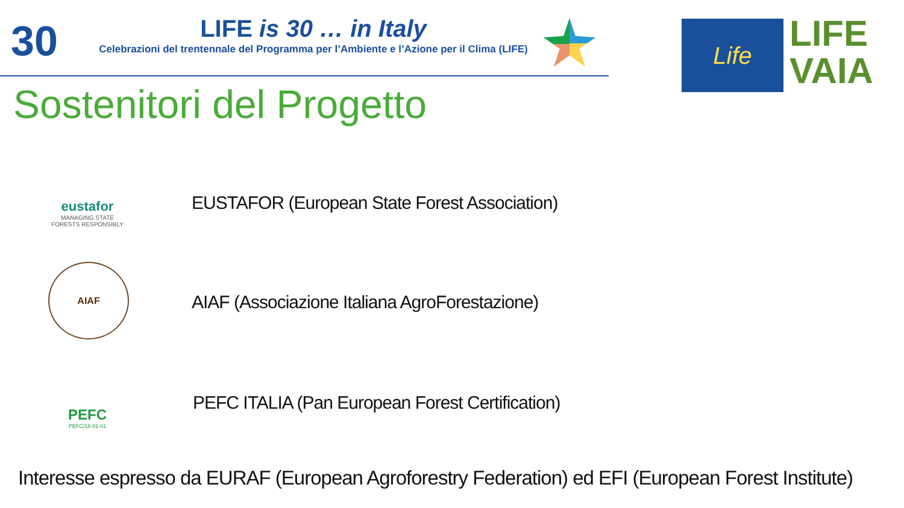30
LIFE is 30 … in Italy
Celebrazioni del trentennale del Programma per l’Ambiente e l’Azione per il Clima (LIFE)
Life
LIFE
VAIA
Sostenitori del Progetto
eustafor
MANAGING STATE FORESTS RESPONSIBLY
EUSTAFOR (European State Forest Association)
AIAF
AIAF (Associazione Italiana AgroForestazione)
PEFC
PEFC/18-01-01
PEFC ITALIA (Pan European Forest Certification)
Interesse espresso da EURAF (European Agroforestry Federation) ed EFI (European Forest Institute)